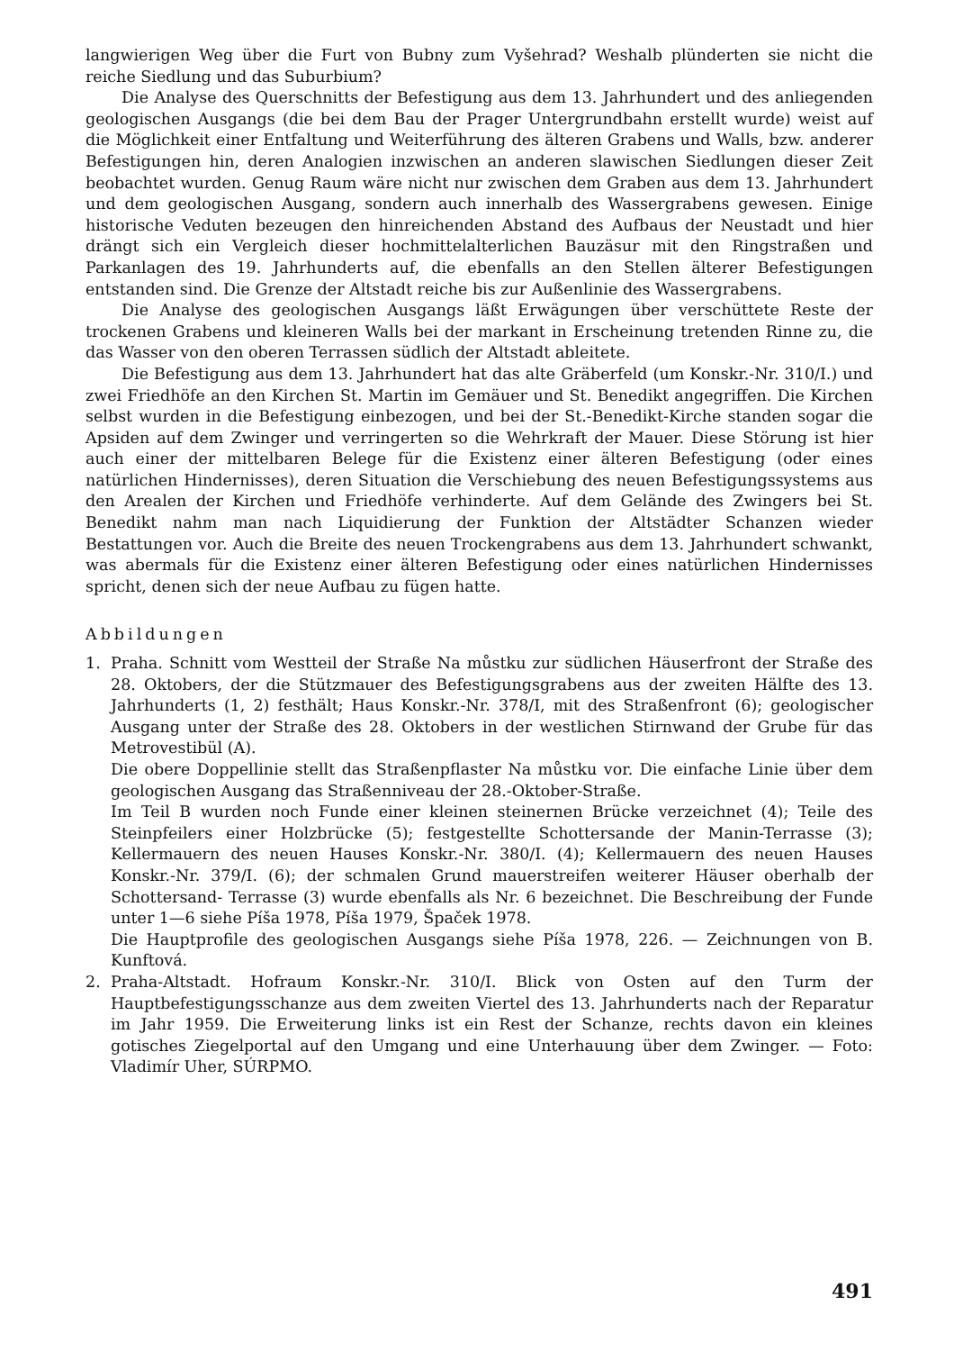langwierigen Weg über die Furt von Bubny zum Vyšehrad? Weshalb plünderten sie nicht die reiche Siedlung und das Suburbium?
Die Analyse des Querschnitts der Befestigung aus dem 13. Jahrhundert und des anliegenden geologischen Ausgangs (die bei dem Bau der Prager Untergrundbahn erstellt wurde) weist auf die Möglichkeit einer Entfaltung und Weiterführung des älteren Grabens und Walls, bzw. anderer Befestigungen hin, deren Analogien inzwischen an anderen slawischen Siedlungen dieser Zeit beobachtet wurden. Genug Raum wäre nicht nur zwischen dem Graben aus dem 13. Jahrhundert und dem geologischen Ausgang, sondern auch innerhalb des Wassergrabens gewesen. Einige historische Veduten bezeugen den hinreichenden Abstand des Aufbaus der Neustadt und hier drängt sich ein Vergleich dieser hochmittelalterlichen Bauzäsur mit den Ringstraßen und Parkanlagen des 19. Jahrhunderts auf, die ebenfalls an den Stellen älterer Befestigungen entstanden sind. Die Grenze der Altstadt reiche bis zur Außenlinie des Wassergrabens.
Die Analyse des geologischen Ausgangs läßt Erwägungen über verschüttete Reste der trockenen Grabens und kleineren Walls bei der markant in Erscheinung tretenden Rinne zu, die das Wasser von den oberen Terrassen südlich der Altstadt ableitete.
Die Befestigung aus dem 13. Jahrhundert hat das alte Gräberfeld (um Konskr.-Nr. 310/I.) und zwei Friedhöfe an den Kirchen St. Martin im Gemäuer und St. Benedikt angegriffen. Die Kirchen selbst wurden in die Befestigung einbezogen, und bei der St.-Benedikt-Kirche standen sogar die Apsiden auf dem Zwinger und verringerten so die Wehrkraft der Mauer. Diese Störung ist hier auch einer der mittelbaren Belege für die Existenz einer älteren Befestigung (oder eines natürlichen Hindernisses), deren Situation die Verschiebung des neuen Befestigungssystems aus den Arealen der Kirchen und Friedhöfe verhinderte. Auf dem Gelände des Zwingers bei St. Benedikt nahm man nach Liquidierung der Funktion der Altstädter Schanzen wieder Bestattungen vor. Auch die Breite des neuen Trockengrabens aus dem 13. Jahrhundert schwankt, was abermals für die Existenz einer älteren Befestigung oder eines natürlichen Hindernisses spricht, denen sich der neue Aufbau zu fügen hatte.
Abbildungen
1. Praha. Schnitt vom Westteil der Straße Na můstku zur südlichen Häuserfront der Straße des 28. Oktobers, der die Stützmauer des Befestigungsgrabens aus der zweiten Hälfte des 13. Jahrhunderts (1, 2) festhält; Haus Konskr.-Nr. 378/I, mit des Straßenfront (6); geologischer Ausgang unter der Straße des 28. Oktobers in der westlichen Stirnwand der Grube für das Metrovestibül (A).
Die obere Doppellinie stellt das Straßenpflaster Na můstku vor. Die einfache Linie über dem geologischen Ausgang das Straßenniveau der 28.-Oktober-Straße.
Im Teil B wurden noch Funde einer kleinen steinernen Brücke verzeichnet (4); Teile des Steinpfeilers einer Holzbrücke (5); festgestellte Schottersande der Manin-Terrasse (3); Kellermauern des neuen Hauses Konskr.-Nr. 380/I. (4); Kellermauern des neuen Hauses Konskr.-Nr. 379/I. (6); der schmalen Grund mauerstreifen weiterer Häuser oberhalb der Schottersand- Terrasse (3) wurde ebenfalls als Nr. 6 bezeichnet. Die Beschreibung der Funde unter 1—6 siehe Píša 1978, Píša 1979, Špaček 1978.
Die Hauptprofile des geologischen Ausgangs siehe Píša 1978, 226. — Zeichnungen von B. Kunftová.
2. Praha-Altstadt. Hofraum Konskr.-Nr. 310/I. Blick von Osten auf den Turm der Hauptbefestigungsschanze aus dem zweiten Viertel des 13. Jahrhunderts nach der Reparatur im Jahr 1959. Die Erweiterung links ist ein Rest der Schanze, rechts davon ein kleines gotisches Ziegelportal auf den Umgang und eine Unterhauung über dem Zwinger. — Foto: Vladimír Uher, SÚRPMO.
491